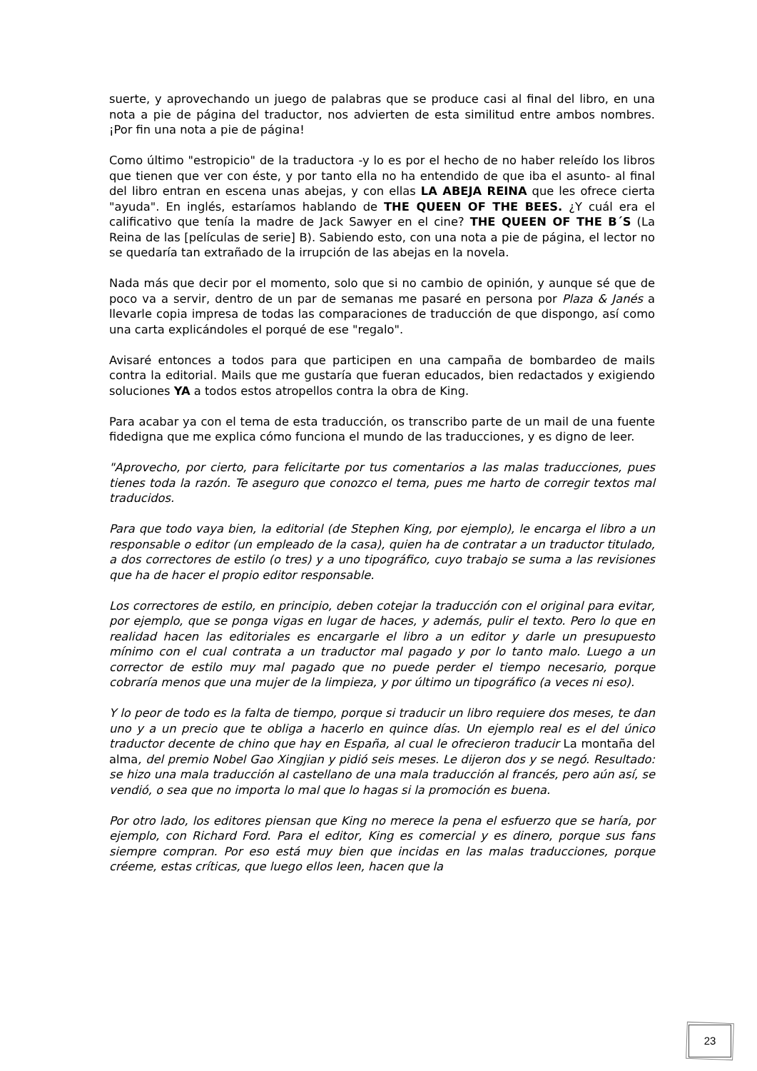suerte, y aprovechando un juego de palabras que se produce casi al final del libro, en una nota a pie de página del traductor, nos advierten de esta similitud entre ambos nombres. ¡Por fin una nota a pie de página!
Como último "estropicio" de la traductora -y lo es por el hecho de no haber releído los libros que tienen que ver con éste, y por tanto ella no ha entendido de que iba el asunto- al final del libro entran en escena unas abejas, y con ellas LA ABEJA REINA que les ofrece cierta "ayuda". En inglés, estaríamos hablando de THE QUEEN OF THE BEES. ¿Y cuál era el calificativo que tenía la madre de Jack Sawyer en el cine? THE QUEEN OF THE B´S (La Reina de las [películas de serie] B). Sabiendo esto, con una nota a pie de página, el lector no se quedaría tan extrañado de la irrupción de las abejas en la novela.
Nada más que decir por el momento, solo que si no cambio de opinión, y aunque sé que de poco va a servir, dentro de un par de semanas me pasaré en persona por Plaza & Janés a llevarle copia impresa de todas las comparaciones de traducción de que dispongo, así como una carta explicándoles el porqué de ese "regalo".
Avisaré entonces a todos para que participen en una campaña de bombardeo de mails contra la editorial. Mails que me gustaría que fueran educados, bien redactados y exigiendo soluciones YA a todos estos atropellos contra la obra de King.
Para acabar ya con el tema de esta traducción, os transcribo parte de un mail de una fuente fidedigna que me explica cómo funciona el mundo de las traducciones, y es digno de leer.
"Aprovecho, por cierto, para felicitarte por tus comentarios a las malas traducciones, pues tienes toda la razón. Te aseguro que conozco el tema, pues me harto de corregir textos mal traducidos.
Para que todo vaya bien, la editorial (de Stephen King, por ejemplo), le encarga el libro a un responsable o editor (un empleado de la casa), quien ha de contratar a un traductor titulado, a dos correctores de estilo (o tres) y a uno tipográfico, cuyo trabajo se suma a las revisiones que ha de hacer el propio editor responsable.
Los correctores de estilo, en principio, deben cotejar la traducción con el original para evitar, por ejemplo, que se ponga vigas en lugar de haces, y además, pulir el texto. Pero lo que en realidad hacen las editoriales es encargarle el libro a un editor y darle un presupuesto mínimo con el cual contrata a un traductor mal pagado y por lo tanto malo. Luego a un corrector de estilo muy mal pagado que no puede perder el tiempo necesario, porque cobraría menos que una mujer de la limpieza, y por último un tipográfico (a veces ni eso).
Y lo peor de todo es la falta de tiempo, porque si traducir un libro requiere dos meses, te dan uno y a un precio que te obliga a hacerlo en quince días. Un ejemplo real es el del único traductor decente de chino que hay en España, al cual le ofrecieron traducir La montaña del alma, del premio Nobel Gao Xingjian y pidió seis meses. Le dijeron dos y se negó. Resultado: se hizo una mala traducción al castellano de una mala traducción al francés, pero aún así, se vendió, o sea que no importa lo mal que lo hagas si la promoción es buena.
Por otro lado, los editores piensan que King no merece la pena el esfuerzo que se haría, por ejemplo, con Richard Ford. Para el editor, King es comercial y es dinero, porque sus fans siempre compran. Por eso está muy bien que incidas en las malas traducciones, porque créeme, estas críticas, que luego ellos leen, hacen que la
23